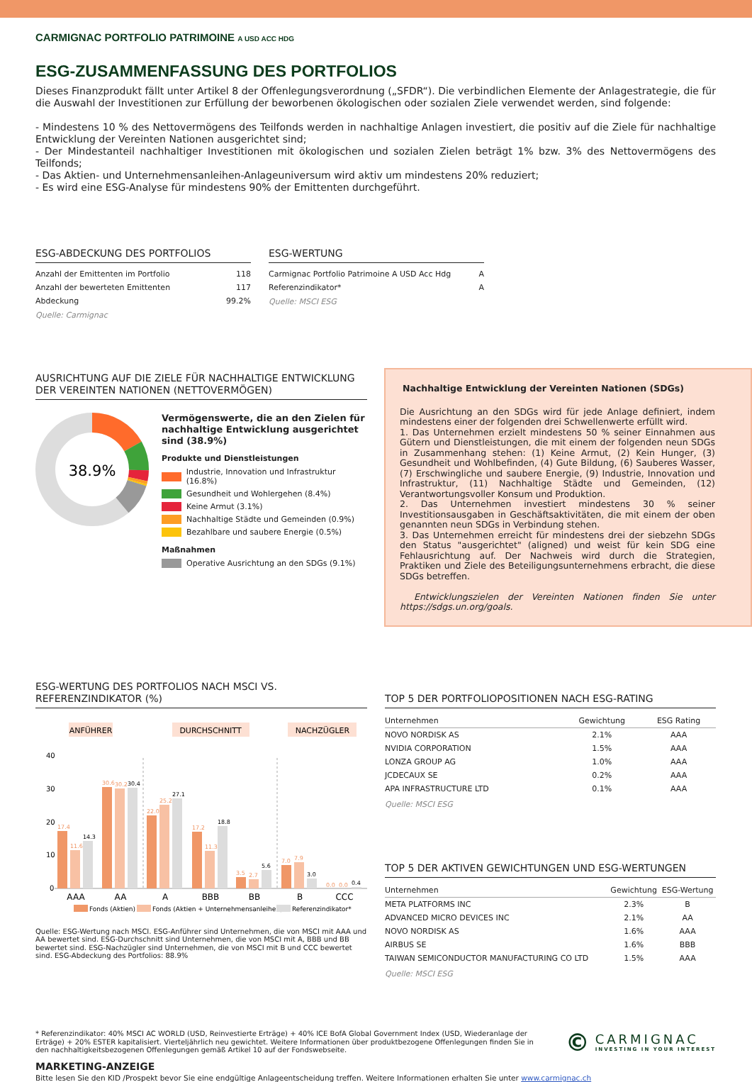CARMIGNAC PORTFOLIO PATRIMOINE A USD ACC HDG
ESG-ZUSAMMENFASSUNG DES PORTFOLIOS
Dieses Finanzprodukt fällt unter Artikel 8 der Offenlegungsverordnung („SFDR“). Die verbindlichen Elemente der Anlagestrategie, die für die Auswahl der Investitionen zur Erfüllung der beworbenen ökologischen oder sozialen Ziele verwendet werden, sind folgende:
- Mindestens 10 % des Nettovermögens des Teilfonds werden in nachhaltige Anlagen investiert, die positiv auf die Ziele für nachhaltige Entwicklung der Vereinten Nationen ausgerichtet sind;
- Der Mindestanteil nachhaltiger Investitionen mit ökologischen und sozialen Zielen beträgt 1% bzw. 3% des Nettovermögens des Teilfonds;
- Das Aktien- und Unternehmensanleihen-Anlageuniversum wird aktiv um mindestens 20% reduziert;
- Es wird eine ESG-Analyse für mindestens 90% der Emittenten durchgeführt.
ESG-ABDECKUNG DES PORTFOLIOS
| Anzahl der Emittenten im Portfolio | 118 |
| Anzahl der bewerteten Emittenten | 117 |
| Abdeckung | 99.2% |
Quelle: Carmignac
ESG-WERTUNG
| Carmignac Portfolio Patrimoine A USD Acc Hdg | A |
| Referenzindikator* | A |
Quelle: MSCI ESG
AUSRICHTUNG AUF DIE ZIELE FÜR NACHHALTIGE ENTWICKLUNG DER VEREINTEN NATIONEN (NETTOVERMÖGEN)
38.9%
Vermögenswerte, die an den Zielen für nachhaltige Entwicklung ausgerichtet sind (38.9%)
Produkte und Dienstleistungen
Industrie, Innovation und Infrastruktur (16.8%)
Gesundheit und Wohlergehen (8.4%)
Keine Armut (3.1%)
Nachhaltige Städte und Gemeinden (0.9%)
Bezahlbare und saubere Energie (0.5%)
Maßnahmen
Operative Ausrichtung an den SDGs (9.1%)
Nachhaltige Entwicklung der Vereinten Nationen (SDGs)
Die Ausrichtung an den SDGs wird für jede Anlage definiert, indem mindestens einer der folgenden drei Schwellenwerte erfüllt wird.
1. Das Unternehmen erzielt mindestens 50 % seiner Einnahmen aus Gütern und Dienstleistungen, die mit einem der folgenden neun SDGs in Zusammenhang stehen: (1) Keine Armut, (2) Kein Hunger, (3) Gesundheit und Wohlbefinden, (4) Gute Bildung, (6) Sauberes Wasser, (7) Erschwingliche und saubere Energie, (9) Industrie, Innovation und Infrastruktur, (11) Nachhaltige Städte und Gemeinden, (12) Verantwortungsvoller Konsum und Produktion.
2. Das Unternehmen investiert mindestens 30 % seiner Investitionsausgaben in Geschäftsaktivitäten, die mit einem der oben genannten neun SDGs in Verbindung stehen.
3. Das Unternehmen erreicht für mindestens drei der siebzehn SDGs den Status "ausgerichtet" (aligned) und weist für kein SDG eine Fehlausrichtung auf. Der Nachweis wird durch die Strategien, Praktiken und Ziele des Beteiligungsunternehmens erbracht, die diese SDGs betreffen.
Entwicklungszielen der Vereinten Nationen finden Sie unter https://sdgs.un.org/goals.
ESG-WERTUNG DES PORTFOLIOS NACH MSCI VS. REFERENZINDIKATOR (%)
ANFÜHRER
DURCHSCHNITT
NACHZÜGLER
40
30
20
10
0
17.4
30.6
22.0
17.2
3.5
7.0
0.0
11.6
30.2
25.2
11.3
2.7
7.9
0.0
14.3
30.4
27.1
18.8
5.6
3.0
0.4
AAA
AA
A
BBB
BB
B
CCC
Fonds (Aktien)
Fonds (Aktien + Unternehmensanleihen)
Referenzindikator*
Quelle: ESG-Wertung nach MSCI. ESG-Anführer sind Unternehmen, die von MSCI mit AAA und AA bewertet sind. ESG-Durchschnitt sind Unternehmen, die von MSCI mit A, BBB und BB bewertet sind. ESG-Nachzügler sind Unternehmen, die von MSCI mit B und CCC bewertet sind. ESG-Abdeckung des Portfolios: 88.9%
TOP 5 DER PORTFOLIOPOSITIONEN NACH ESG-RATING
| Unternehmen | Gewichtung | ESG Rating |
| --- | --- | --- |
| NOVO NORDISK AS | 2.1% | AAA |
| NVIDIA CORPORATION | 1.5% | AAA |
| LONZA GROUP AG | 1.0% | AAA |
| JCDECAUX SE | 0.2% | AAA |
| APA INFRASTRUCTURE LTD | 0.1% | AAA |
Quelle: MSCI ESG
TOP 5 DER AKTIVEN GEWICHTUNGEN UND ESG-WERTUNGEN
| Unternehmen | Gewichtung | ESG-Wertung |
| --- | --- | --- |
| META PLATFORMS INC | 2.3% | B |
| ADVANCED MICRO DEVICES INC | 2.1% | AA |
| NOVO NORDISK AS | 1.6% | AAA |
| AIRBUS SE | 1.6% | BBB |
| TAIWAN SEMICONDUCTOR MANUFACTURING CO LTD | 1.5% | AAA |
Quelle: MSCI ESG
* Referenzindikator: 40% MSCI AC WORLD (USD, Reinvestierte Erträge) + 40% ICE BofA Global Government Index (USD, Wiederanlage der Erträge) + 20% ESTER kapitalisiert. Vierteljährlich neu gewichtet. Weitere Informationen über produktbezogene Offenlegungen finden Sie in den nachhaltigkeitsbezogenen Offenlegungen gemäß Artikel 10 auf der Fondswebseite.
©
CARMIGNAC
INVESTING IN YOUR INTEREST
MARKETING-ANZEIGE
Bitte lesen Sie den KID /Prospekt bevor Sie eine endgültige Anlageentscheidung treffen. Weitere Informationen erhalten Sie unter www.carmignac.ch